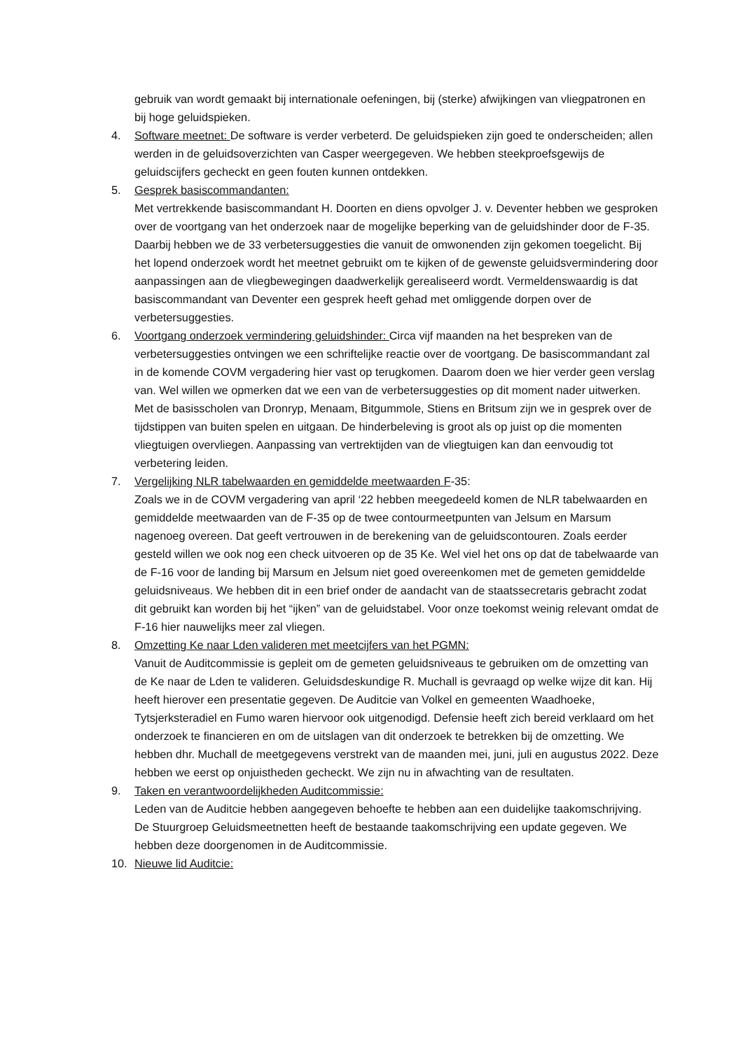gebruik van wordt gemaakt bij internationale oefeningen, bij (sterke) afwijkingen van vliegpatronen en bij hoge geluidspieken.
4. Software meetnet: De software is verder verbeterd. De geluidspieken zijn goed te onderscheiden; allen werden in de geluidsoverzichten van Casper weergegeven. We hebben steekproefsgewijs de geluidscijfers gecheckt en geen fouten kunnen ontdekken.
5. Gesprek basiscommandanten:
Met vertrekkende basiscommandant H. Doorten en diens opvolger J. v. Deventer hebben we gesproken over de voortgang van het onderzoek naar de mogelijke beperking van de geluidshinder door de F-35. Daarbij hebben we de 33 verbetersuggesties die vanuit de omwonenden zijn gekomen toegelicht. Bij het lopend onderzoek wordt het meetnet gebruikt om te kijken of de gewenste geluidsvermindering door aanpassingen aan de vliegbewegingen daadwerkelijk gerealiseerd wordt. Vermeldenswaardig is dat basiscommandant van Deventer een gesprek heeft gehad met omliggende dorpen over de verbetersuggesties.
6. Voortgang onderzoek vermindering geluidshinder: Circa vijf maanden na het bespreken van de verbetersuggesties ontvingen we een schriftelijke reactie over de voortgang. De basiscommandant zal in de komende COVM vergadering hier vast op terugkomen. Daarom doen we hier verder geen verslag van. Wel willen we opmerken dat we een van de verbetersuggesties op dit moment nader uitwerken. Met de basisscholen van Dronryp, Menaam, Bitgummole, Stiens en Britsum zijn we in gesprek over de tijdstippen van buiten spelen en uitgaan. De hinderbeleving is groot als op juist op die momenten vliegtuigen overvliegen. Aanpassing van vertrektijden van de vliegtuigen kan dan eenvoudig tot verbetering leiden.
7. Vergelijking NLR tabelwaarden en gemiddelde meetwaarden F-35:
Zoals we in de COVM vergadering van april ‘22 hebben meegedeeld komen de NLR tabelwaarden en gemiddelde meetwaarden van de F-35 op de twee contourmeetpunten van Jelsum en Marsum nagenoeg overeen. Dat geeft vertrouwen in de berekening van de geluidscontouren. Zoals eerder gesteld willen we ook nog een check uitvoeren op de 35 Ke. Wel viel het ons op dat de tabelwaarde van de F-16 voor de landing bij Marsum en Jelsum niet goed overeenkomen met de gemeten gemiddelde geluidsniveaus. We hebben dit in een brief onder de aandacht van de staatssecretaris gebracht zodat dit gebruikt kan worden bij het “ijken” van de geluidstabel. Voor onze toekomst weinig relevant omdat de F-16 hier nauwelijks meer zal vliegen.
8. Omzetting Ke naar Lden valideren met meetcijfers van het PGMN:
Vanuit de Auditcommissie is gepleit om de gemeten geluidsniveaus te gebruiken om de omzetting van de Ke naar de Lden te valideren. Geluidsdeskundige R. Muchall is gevraagd op welke wijze dit kan. Hij heeft hierover een presentatie gegeven. De Auditcie van Volkel en gemeenten Waadhoeke, Tytsjerksteradiel en Fumo waren hiervoor ook uitgenodigd. Defensie heeft zich bereid verklaard om het onderzoek te financieren en om de uitslagen van dit onderzoek te betrekken bij de omzetting. We hebben dhr. Muchall de meetgegevens verstrekt van de maanden mei, juni, juli en augustus 2022. Deze hebben we eerst op onjuistheden gecheckt. We zijn nu in afwachting van de resultaten.
9. Taken en verantwoordelijkheden Auditcommissie:
Leden van de Auditcie hebben aangegeven behoefte te hebben aan een duidelijke taakomschrijving. De Stuurgroep Geluidsmeetnetten heeft de bestaande taakomschrijving een update gegeven. We hebben deze doorgenomen in de Auditcommissie.
10. Nieuwe lid Auditcie: